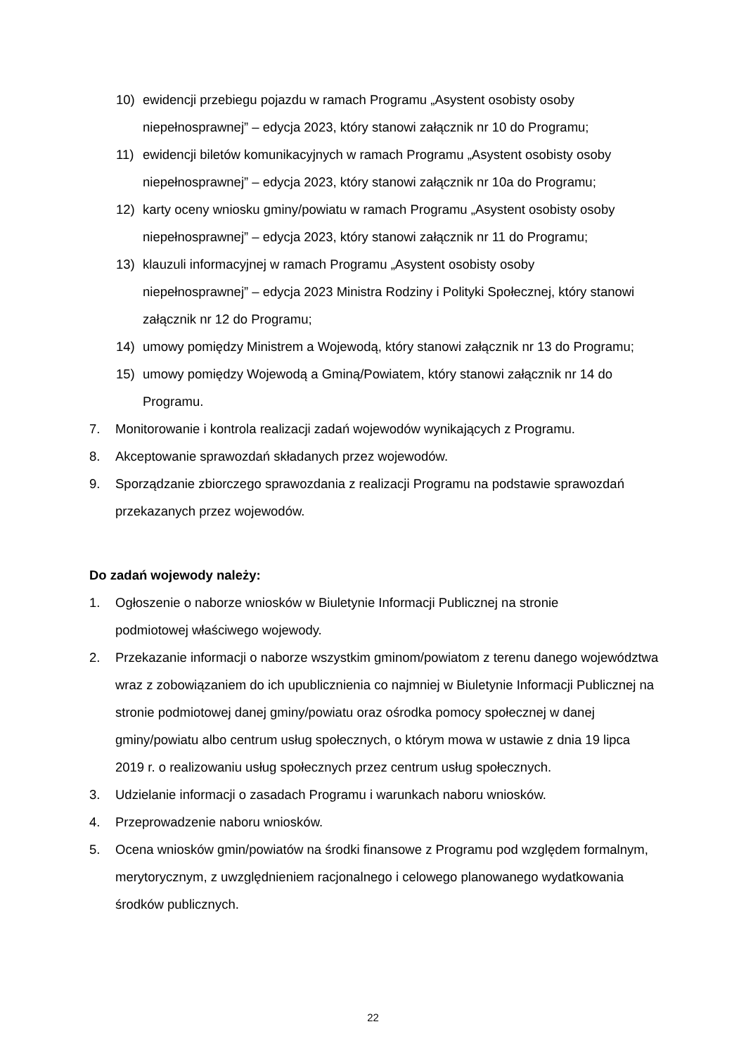10) ewidencji przebiegu pojazdu w ramach Programu „Asystent osobisty osoby niepełnosprawnej” – edycja 2023, który stanowi załącznik nr 10 do Programu;
11) ewidencji biletów komunikacyjnych w ramach Programu „Asystent osobisty osoby niepełnosprawnej” – edycja 2023, który stanowi załącznik nr 10a do Programu;
12) karty oceny wniosku gminy/powiatu w ramach Programu „Asystent osobisty osoby niepełnosprawnej” – edycja 2023, który stanowi załącznik nr 11 do Programu;
13) klauzuli informacyjnej w ramach Programu „Asystent osobisty osoby
niepełnosprawnej” – edycja 2023 Ministra Rodziny i Polityki Społecznej, który stanowi załącznik nr 12 do Programu;
14) umowy pomiędzy Ministrem a Wojewodą, który stanowi załącznik nr 13 do Programu;
15) umowy pomiędzy Wojewodą a Gminą/Powiatem, który stanowi załącznik nr 14 do Programu.
7. Monitorowanie i kontrola realizacji zadań wojewodów wynikających z Programu.
8. Akceptowanie sprawozdań składanych przez wojewodów.
9. Sporządzanie zbiorczego sprawozdania z realizacji Programu na podstawie sprawozdań przekazanych przez wojewodów.
Do zadań wojewody należy:
1. Ogłoszenie o naborze wniosków w Biuletynie Informacji Publicznej na stronie
podmiotowej właściwego wojewody.
2. Przekazanie informacji o naborze wszystkim gminom/powiatom z terenu danego województwa wraz z zobowiązaniem do ich upublicznienia co najmniej w Biuletynie Informacji Publicznej na stronie podmiotowej danej gminy/powiatu oraz ośrodka pomocy społecznej w danej gminy/powiatu albo centrum usług społecznych, o którym mowa w ustawie z dnia 19 lipca 2019 r. o realizowaniu usług społecznych przez centrum usług społecznych.
3. Udzielanie informacji o zasadach Programu i warunkach naboru wniosków.
4. Przeprowadzenie naboru wniosków.
5. Ocena wniosków gmin/powiatów na środki finansowe z Programu pod względem formalnym, merytorycznym, z uwzględnieniem racjonalnego i celowego planowanego wydatkowania środków publicznych.
22